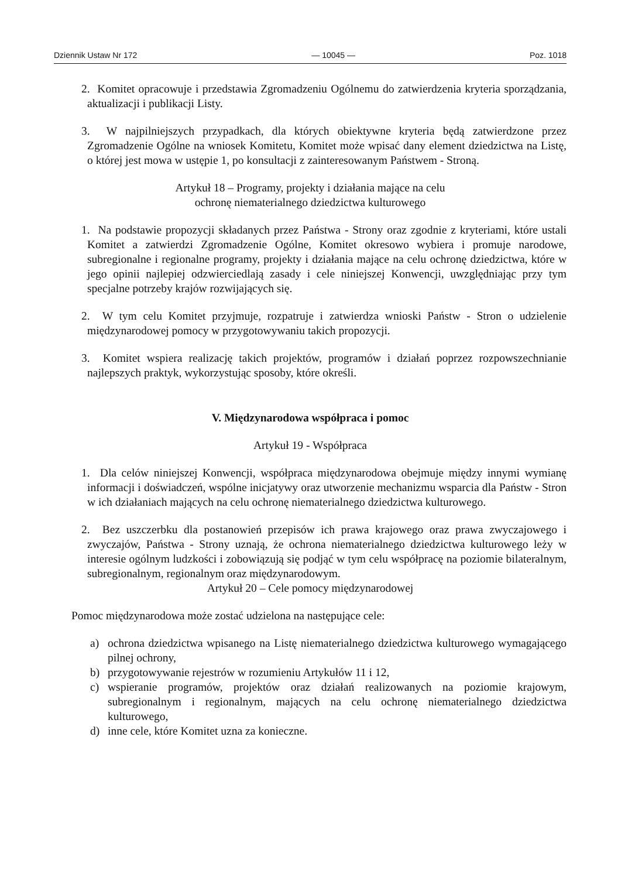Dziennik Ustaw Nr 172 — 10045 — Poz. 1018
2. Komitet opracowuje i przedstawia Zgromadzeniu Ogólnemu do zatwierdzenia kryteria sporządzania, aktualizacji i publikacji Listy.
3. W najpilniejszych przypadkach, dla których obiektywne kryteria będą zatwierdzone przez Zgromadzenie Ogólne na wniosek Komitetu, Komitet może wpisać dany element dziedzictwa na Listę, o której jest mowa w ustępie 1, po konsultacji z zainteresowanym Państwem - Stroną.
Artykuł 18 – Programy, projekty i działania mające na celu
ochronę niematerialnego dziedzictwa kulturowego
1. Na podstawie propozycji składanych przez Państwa - Strony oraz zgodnie z kryteriami, które ustali Komitet a zatwierdzi Zgromadzenie Ogólne, Komitet okresowo wybiera i promuje narodowe, subregionalne i regionalne programy, projekty i działania mające na celu ochronę dziedzictwa, które w jego opinii najlepiej odzwierciedlają zasady i cele niniejszej Konwencji, uwzględniając przy tym specjalne potrzeby krajów rozwijających się.
2. W tym celu Komitet przyjmuje, rozpatruje i zatwierdza wnioski Państw - Stron o udzielenie międzynarodowej pomocy w przygotowywaniu takich propozycji.
3. Komitet wspiera realizację takich projektów, programów i działań poprzez rozpowszechnianie najlepszych praktyk, wykorzystując sposoby, które określi.
V. Międzynarodowa współpraca i pomoc
Artykuł 19 - Współpraca
1. Dla celów niniejszej Konwencji, współpraca międzynarodowa obejmuje między innymi wymianę informacji i doświadczeń, wspólne inicjatywy oraz utworzenie mechanizmu wsparcia dla Państw - Stron w ich działaniach mających na celu ochronę niematerialnego dziedzictwa kulturowego.
2. Bez uszczerbku dla postanowień przepisów ich prawa krajowego oraz prawa zwyczajowego i zwyczajów, Państwa - Strony uznają, że ochrona niematerialnego dziedzictwa kulturowego leży w interesie ogólnym ludzkości i zobowiązują się podjąć w tym celu współpracę na poziomie bilateralnym, subregionalnym, regionalnym oraz międzynarodowym.
Artykuł 20 – Cele pomocy międzynarodowej
Pomoc międzynarodowa może zostać udzielona na następujące cele:
a)
ochrona dziedzictwa wpisanego na Listę niematerialnego dziedzictwa kulturowego wymagającego pilnej ochrony,
b)
przygotowywanie rejestrów w rozumieniu Artykułów 11 i 12,
c)
wspieranie programów, projektów oraz działań realizowanych na poziomie krajowym, subregionalnym i regionalnym, mających na celu ochronę niematerialnego dziedzictwa kulturowego,
d)
inne cele, które Komitet uzna za konieczne.